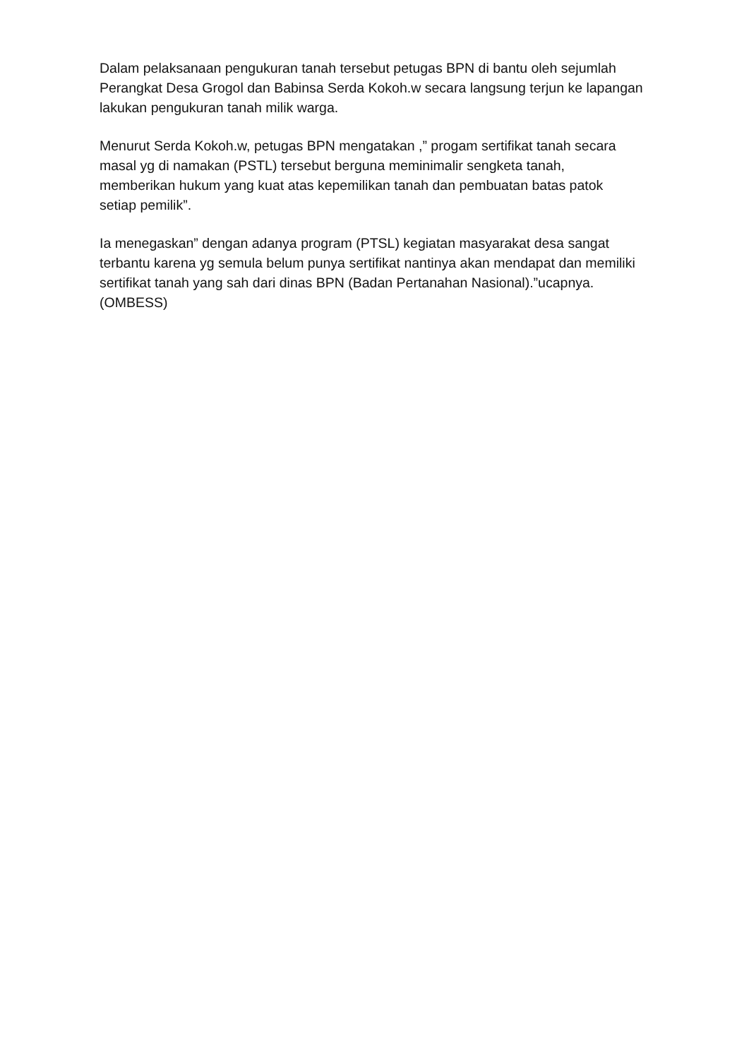Dalam pelaksanaan pengukuran tanah tersebut petugas BPN di bantu oleh sejumlah Perangkat Desa Grogol dan Babinsa Serda Kokoh.w secara langsung terjun ke lapangan lakukan pengukuran tanah milik warga.
Menurut Serda Kokoh.w, petugas BPN mengatakan ,” progam sertifikat tanah secara masal yg di namakan (PSTL) tersebut berguna meminimalir sengketa tanah, memberikan hukum yang kuat atas kepemilikan tanah dan pembuatan batas patok setiap pemilik”.
Ia menegaskan” dengan adanya program (PTSL) kegiatan masyarakat desa sangat terbantu karena yg semula belum punya sertifikat nantinya akan mendapat dan memiliki sertifikat tanah yang sah dari dinas BPN (Badan Pertanahan Nasional).”ucapnya.(OMBESS)